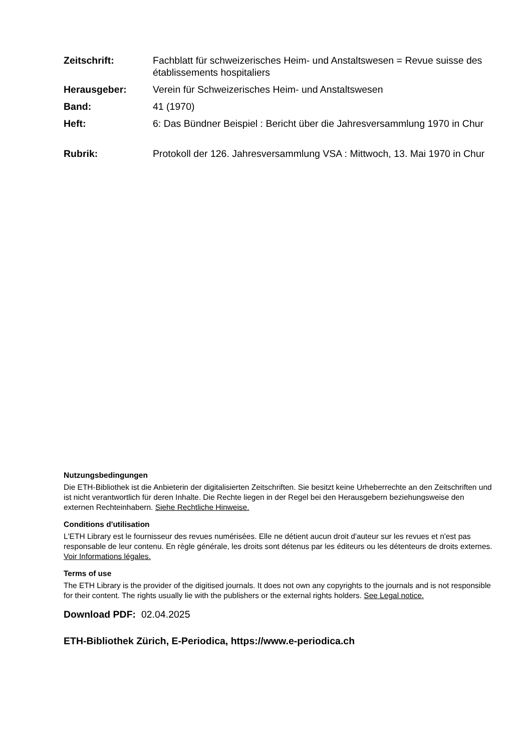Zeitschrift: Fachblatt für schweizerisches Heim- und Anstaltswesen = Revue suisse des établissements hospitaliers
Herausgeber: Verein für Schweizerisches Heim- und Anstaltswesen
Band: 41 (1970)
Heft: 6: Das Bündner Beispiel : Bericht über die Jahresversammlung 1970 in Chur
Rubrik: Protokoll der 126. Jahresversammlung VSA : Mittwoch, 13. Mai 1970 in Chur
Nutzungsbedingungen
Die ETH-Bibliothek ist die Anbieterin der digitalisierten Zeitschriften. Sie besitzt keine Urheberrechte an den Zeitschriften und ist nicht verantwortlich für deren Inhalte. Die Rechte liegen in der Regel bei den Herausgebern beziehungsweise den externen Rechteinhabern. Siehe Rechtliche Hinweise.
Conditions d'utilisation
L'ETH Library est le fournisseur des revues numérisées. Elle ne détient aucun droit d'auteur sur les revues et n'est pas responsable de leur contenu. En règle générale, les droits sont détenus par les éditeurs ou les détenteurs de droits externes. Voir Informations légales.
Terms of use
The ETH Library is the provider of the digitised journals. It does not own any copyrights to the journals and is not responsible for their content. The rights usually lie with the publishers or the external rights holders. See Legal notice.
Download PDF: 02.04.2025
ETH-Bibliothek Zürich, E-Periodica, https://www.e-periodica.ch